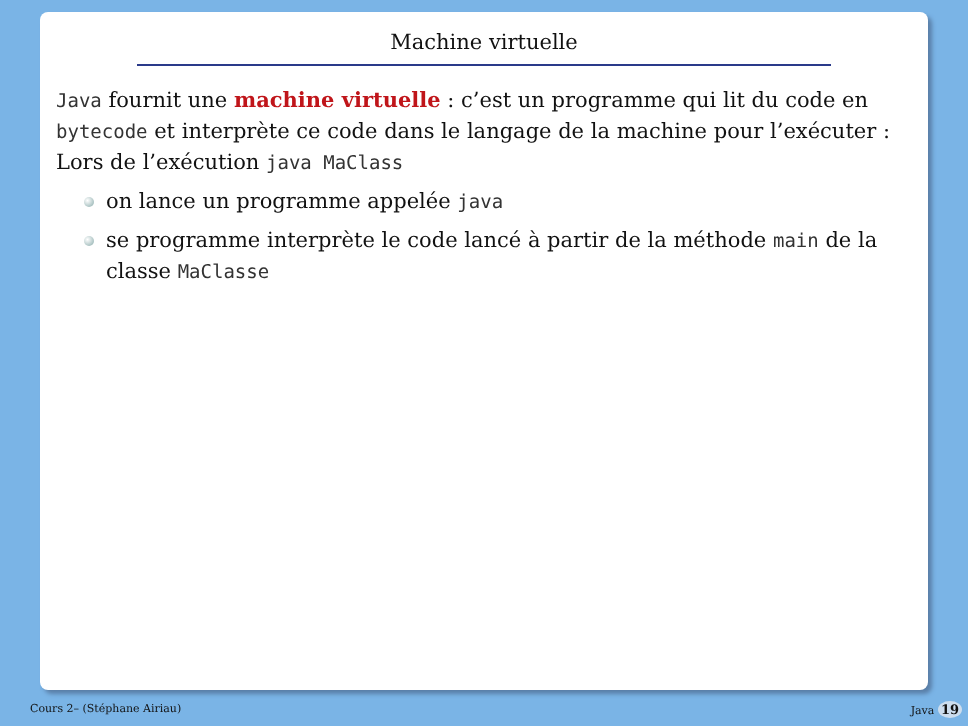Machine virtuelle
Java fournit une machine virtuelle : c’est un programme qui lit du code en bytecode et interprète ce code dans le langage de la machine pour l’exécuter : Lors de l’exécution java MaClass
on lance un programme appelée java
se programme interprète le code lancé à partir de la méthode main de la classe MaClasse
Cours 2– (Stéphane Airiau) Java 19